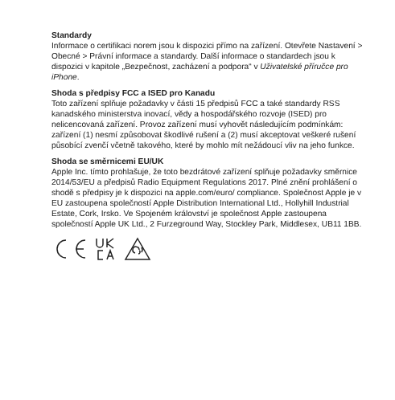Standardy
Informace o certifikaci norem jsou k dispozici přímo na zařízení. Otevřete Nastavení > Obecné > Právní informace a standardy. Další informace o standardech jsou k dispozici v kapitole „Bezpečnost, zacházení a podpora“ v Uživatelské příručce pro iPhone.
Shoda s předpisy FCC a ISED pro Kanadu
Toto zařízení splňuje požadavky v části 15 předpisů FCC a také standardy RSS kanadského ministerstva inovací, vědy a hospodářského rozvoje (ISED) pro nelicencovaná zařízení. Provoz zařízení musí vyhovět následujícím podmínkám: zařízení (1) nesmí způsobovat škodlivé rušení a (2) musí akceptovat veškeré rušení působící zvenčí včetně takového, které by mohlo mít nežádoucí vliv na jeho funkce.
Shoda se směrnicemi EU/UK
Apple Inc. tímto prohlašuje, že toto bezdrátové zařízení splňuje požadavky směrnice 2014/53/EU a předpisů Radio Equipment Regulations 2017. Plné znění prohlášení o shodě s předpisy je k dispozici na apple.com/euro/ compliance. Společnost Apple je v EU zastoupena společností Apple Distribution International Ltd., Hollyhill Industrial Estate, Cork, Irsko. Ve Spojeném království je společnost Apple zastoupena společností Apple UK Ltd., 2 Furzeground Way, Stockley Park, Middlesex, UB11 1BB.